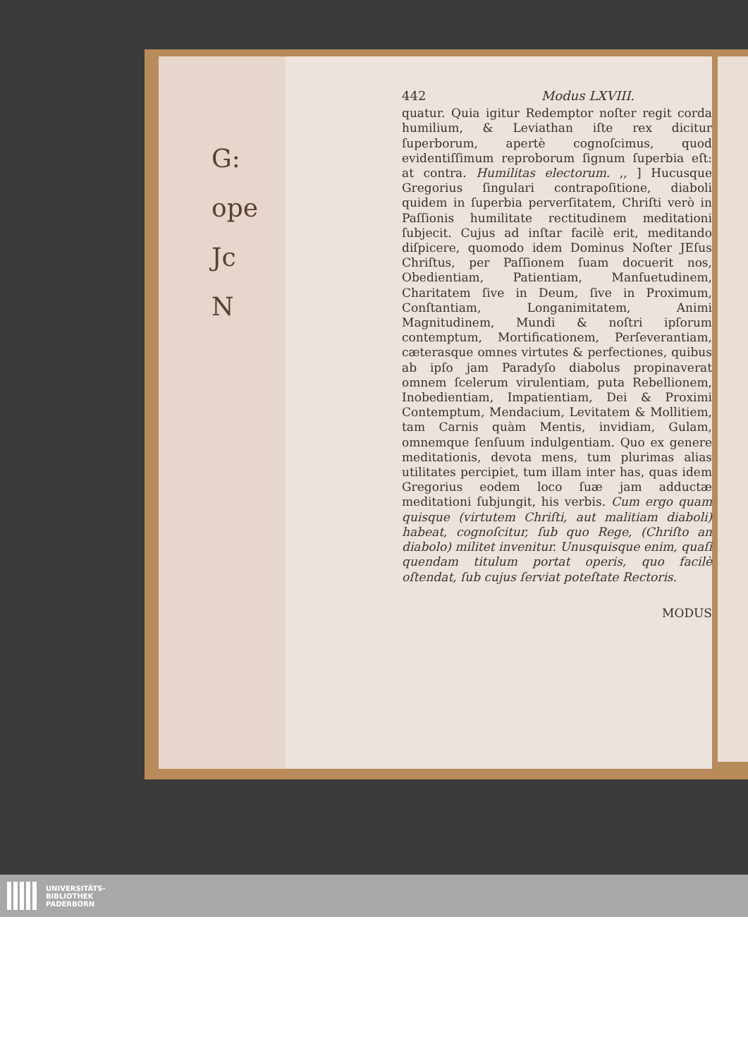G:
ope
Jc
N
442 Modus LXVIII.
quatur. Quia igitur Redemptor noſter regit corda humilium, & Leviathan iſte rex dicitur ſuperborum, apertè cognoſcimus, quod evidentiſſimum reproborum ſignum ſuperbia eſt: at contra. Humilitas electorum. ,, ] Hucusque Gregorius ſingulari contrapoſitione, diaboli quidem in ſuperbia perverſitatem, Chriſti verò in Paſſionis humilitate rectitudinem meditationi ſubjecit. Cujus ad inſtar facilè erit, meditando diſpicere, quomodo idem Dominus Noſter JEſus Chriſtus, per Paſſionem ſuam docuerit nos, Obedientiam, Patientiam, Manſuetudinem, Charitatem ſive in Deum, ſive in Proximum, Conſtantiam, Longanimitatem, Animi Magnitudinem, Mundi & noſtri ipſorum contemptum, Mortificationem, Perſeverantiam, cæterasque omnes virtutes & perfectiones, quibus ab ipſo jam Paradyſo diabolus propinaverat omnem ſcelerum virulentiam, puta Rebellionem, Inobedientiam, Impatientiam, Dei & Proximi Contemptum, Mendacium, Levitatem & Mollitiem, tam Carnis quàm Mentis, invidiam, Gulam, omnemque ſenſuum indulgentiam. Quo ex genere meditationis, devota mens, tum plurimas alias utilitates percipiet, tum illam inter has, quas idem Gregorius eodem loco ſuæ jam adductæ meditationi ſubjungit, his verbis. Cum ergo quam quisque (virtutem Chriſti, aut malitiam diaboli) habeat, cognoſcitur, ſub quo Rege, (Chriſto an diabolo) militet invenitur. Unusquisque enim, quaſi quendam titulum portat operis, quo facilè oſtendat, ſub cujus ſerviat poteſtate Rectoris.
MODUS
UNIVERSITÄTS-
BIBLIOTHEK
PADERBORN